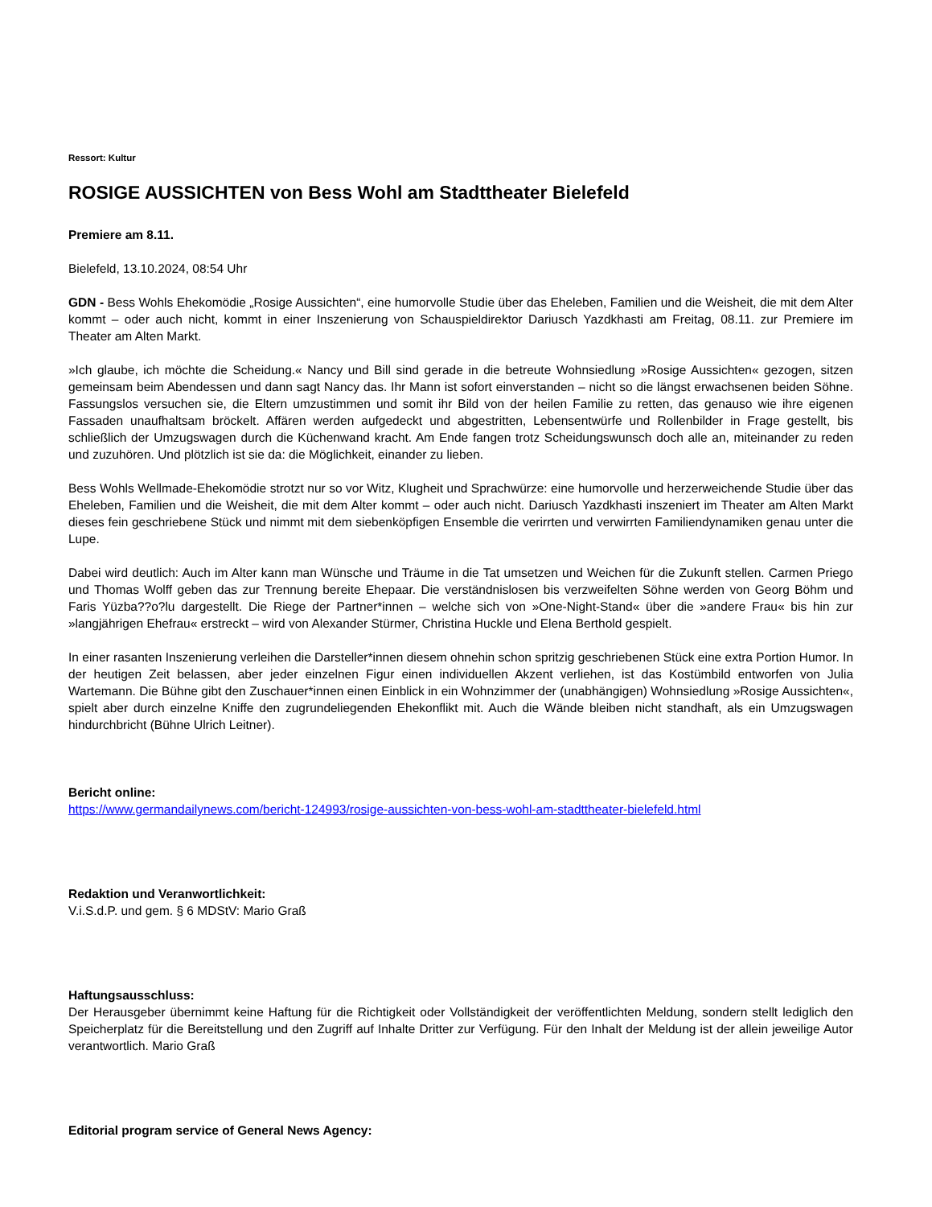Ressort: Kultur
ROSIGE AUSSICHTEN von Bess Wohl am Stadttheater Bielefeld
Premiere am 8.11.
Bielefeld, 13.10.2024, 08:54 Uhr
GDN - Bess Wohls Ehekomödie „Rosige Aussichten“, eine humorvolle Studie über das Eheleben, Familien und die Weisheit, die mit dem Alter kommt – oder auch nicht, kommt in einer Inszenierung von Schauspieldirektor Dariusch Yazdkhasti am Freitag, 08.11. zur Premiere im Theater am Alten Markt.
»Ich glaube, ich möchte die Scheidung.« Nancy und Bill sind gerade in die betreute Wohnsiedlung »Rosige Aussichten« gezogen, sitzen gemeinsam beim Abendessen und dann sagt Nancy das. Ihr Mann ist sofort einverstanden – nicht so die längst erwachsenen beiden Söhne. Fassungslos versuchen sie, die Eltern umzustimmen und somit ihr Bild von der heilen Familie zu retten, das genauso wie ihre eigenen Fassaden unaufhaltsam bröckelt. Affären werden aufgedeckt und abgestritten, Lebensentwürfe und Rollenbilder in Frage gestellt, bis schließlich der Umzugswagen durch die Küchenwand kracht. Am Ende fangen trotz Scheidungswunsch doch alle an, miteinander zu reden und zuzuhören. Und plötzlich ist sie da: die Möglichkeit, einander zu lieben.
Bess Wohls Wellmade-Ehekomödie strotzt nur so vor Witz, Klugheit und Sprachwürze: eine humorvolle und herzerweichende Studie über das Eheleben, Familien und die Weisheit, die mit dem Alter kommt – oder auch nicht. Dariusch Yazdkhasti inszeniert im Theater am Alten Markt dieses fein geschriebene Stück und nimmt mit dem siebenköpfigen Ensemble die verirrten und verwirrten Familiendynamiken genau unter die Lupe.
Dabei wird deutlich: Auch im Alter kann man Wünsche und Träume in die Tat umsetzen und Weichen für die Zukunft stellen. Carmen Priego und Thomas Wolff geben das zur Trennung bereite Ehepaar. Die verständnislosen bis verzweifelten Söhne werden von Georg Böhm und Faris Yüzba??o?lu dargestellt. Die Riege der Partner*innen – welche sich von »One-Night-Stand« über die »andere Frau« bis hin zur »langjährigen Ehefrau« erstreckt – wird von Alexander Stürmer, Christina Huckle und Elena Berthold gespielt.
In einer rasanten Inszenierung verleihen die Darsteller*innen diesem ohnehin schon spritzig geschriebenen Stück eine extra Portion Humor. In der heutigen Zeit belassen, aber jeder einzelnen Figur einen individuellen Akzent verliehen, ist das Kostümbild entworfen von Julia Wartemann. Die Bühne gibt den Zuschauer*innen einen Einblick in ein Wohnzimmer der (unabhängigen) Wohnsiedlung »Rosige Aussichten«, spielt aber durch einzelne Kniffe den zugrundeliegenden Ehekonflikt mit. Auch die Wände bleiben nicht standhaft, als ein Umzugswagen hindurchbricht (Bühne Ulrich Leitner).
Bericht online:
https://www.germandailynews.com/bericht-124993/rosige-aussichten-von-bess-wohl-am-stadttheater-bielefeld.html
Redaktion und Veranwortlichkeit:
V.i.S.d.P. und gem. § 6 MDStV: Mario Graß
Haftungsausschluss:
Der Herausgeber übernimmt keine Haftung für die Richtigkeit oder Vollständigkeit der veröffentlichten Meldung, sondern stellt lediglich den Speicherplatz für die Bereitstellung und den Zugriff auf Inhalte Dritter zur Verfügung. Für den Inhalt der Meldung ist der allein jeweilige Autor verantwortlich. Mario Graß
Editorial program service of General News Agency: